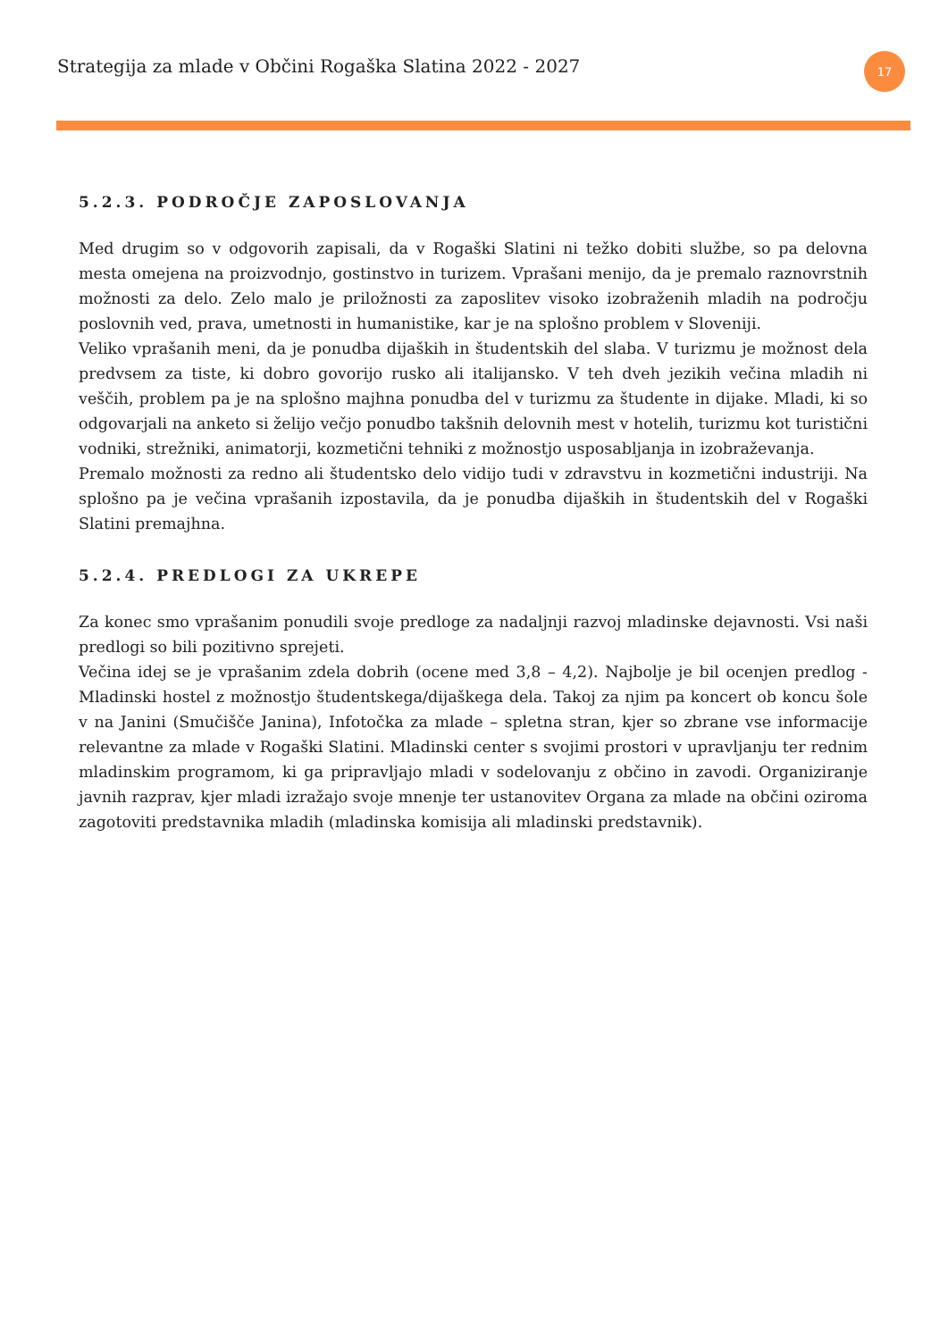Strategija za mlade v Občini Rogaška Slatina 2022 - 2027
17
5.2.3. PODROČJE ZAPOSLOVANJA
Med drugim so v odgovorih zapisali, da v Rogaški Slatini ni težko dobiti službe, so pa delovna mesta omejena na proizvodnjo, gostinstvo in turizem. Vprašani menijo, da je premalo raznovrstnih možnosti za delo. Zelo malo je priložnosti za zaposlitev visoko izobraženih mladih na področju poslovnih ved, prava, umetnosti in humanistike, kar je na splošno problem v Sloveniji.
Veliko vprašanih meni, da je ponudba dijaških in študentskih del slaba. V turizmu je možnost dela predvsem za tiste, ki dobro govorijo rusko ali italijansko. V teh dveh jezikih večina mladih ni veščih, problem pa je na splošno majhna ponudba del v turizmu za študente in dijake. Mladi, ki so odgovarjali na anketo si želijo večjo ponudbo takšnih delovnih mest v hotelih, turizmu kot turistični vodniki, strežniki, animatorji, kozmetični tehniki z možnostjo usposabljanja in izobraževanja.
Premalo možnosti za redno ali študentsko delo vidijo tudi v zdravstvu in kozmetični industriji. Na splošno pa je večina vprašanih izpostavila, da je ponudba dijaških in študentskih del v Rogaški Slatini premajhna.
5.2.4. PREDLOGI ZA UKREPE
Za konec smo vprašanim ponudili svoje predloge za nadaljnji razvoj mladinske dejavnosti. Vsi naši predlogi so bili pozitivno sprejeti.
Večina idej se je vprašanim zdela dobrih (ocene med 3,8 – 4,2). Najbolje je bil ocenjen predlog - Mladinski hostel z možnostjo študentskega/dijaškega dela. Takoj za njim pa koncert ob koncu šole v na Janini (Smučišče Janina), Infotočka za mlade – spletna stran, kjer so zbrane vse informacije relevantne za mlade v Rogaški Slatini. Mladinski center s svojimi prostori v upravljanju ter rednim mladinskim programom, ki ga pripravljajo mladi v sodelovanju z občino in zavodi. Organiziranje javnih razprav, kjer mladi izražajo svoje mnenje ter ustanovitev Organa za mlade na občini oziroma zagotoviti predstavnika mladih (mladinska komisija ali mladinski predstavnik).